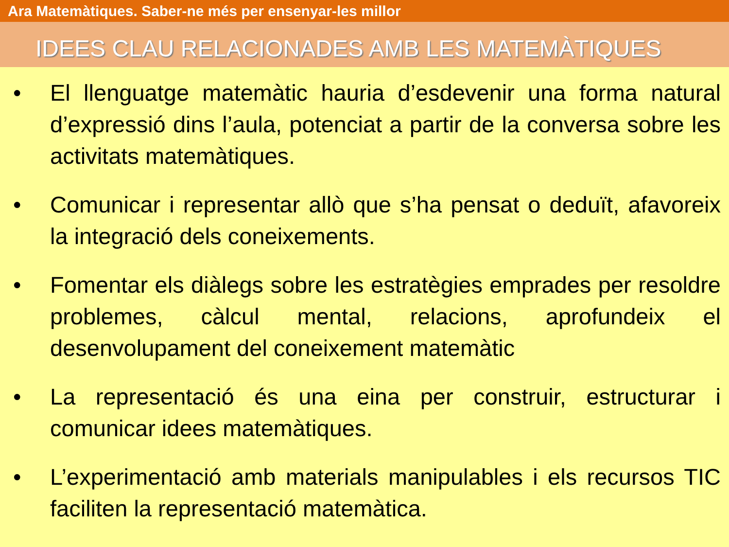Ara Matemàtiques. Saber-ne més per ensenyar-les millor
IDEES CLAU RELACIONADES AMB LES MATEMÀTIQUES
• El llenguatge matemàtic hauria d’esdevenir una forma natural d’expressió dins l’aula, potenciat a partir de la conversa sobre les activitats matemàtiques.
• Comunicar i representar allò que s’ha pensat o deduït, afavoreix la integració dels coneixements.
• Fomentar els diàlegs sobre les estratègies emprades per resoldre problemes, càlcul mental, relacions, aprofundeix el desenvolupament del coneixement matemàtic
• La representació és una eina per construir, estructurar i comunicar idees matemàtiques.
• L’experimentació amb materials manipulables i els recursos TIC faciliten la representació matemàtica.